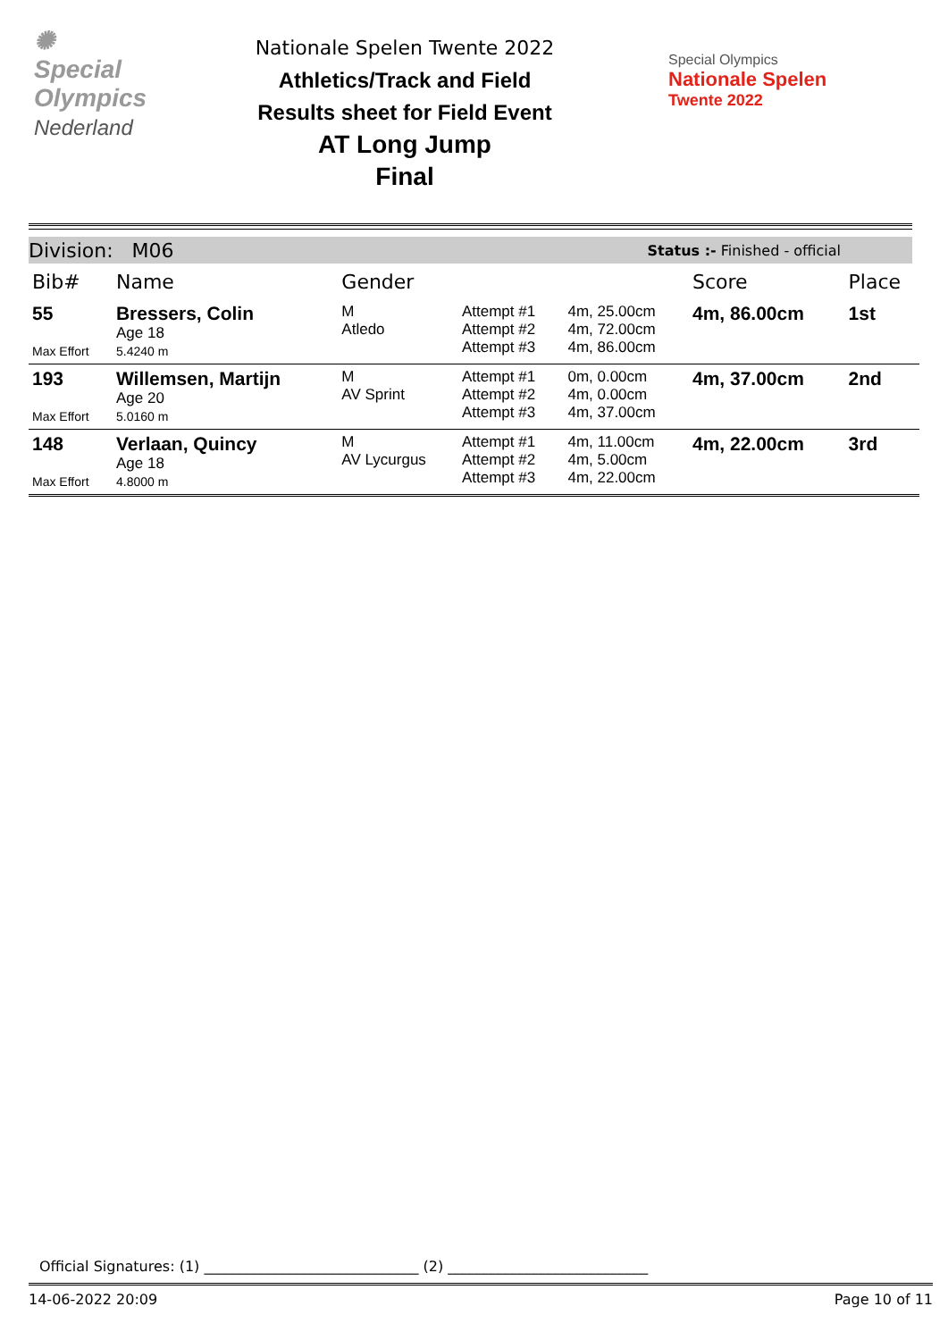✺
Special
Olympics
Nederland
Nationale Spelen Twente 2022
Athletics/Track and Field
Results sheet for Field Event
AT Long Jump
Final
Special Olympics
Nationale Spelen
Twente 2022
Division: M06 Status :- Finished - official
| Bib# | Name | Gender | | | Score | Place |
| --- | --- | --- | --- | --- | --- | --- |
| 55 Max Effort | Bressers, Colin Age 18 5.4240 m | M Atledo | Attempt #1 Attempt #2 Attempt #3 | 4m, 25.00cm 4m, 72.00cm 4m, 86.00cm | 4m, 86.00cm | 1st |
| 193 Max Effort | Willemsen, Martijn Age 20 5.0160 m | M AV Sprint | Attempt #1 Attempt #2 Attempt #3 | 0m, 0.00cm 4m, 0.00cm 4m, 37.00cm | 4m, 37.00cm | 2nd |
| 148 Max Effort | Verlaan, Quincy Age 18 4.8000 m | M AV Lycurgus | Attempt #1 Attempt #2 Attempt #3 | 4m, 11.00cm 4m, 5.00cm 4m, 22.00cm | 4m, 22.00cm | 3rd |
Official Signatures: (1) ______________________________ (2) ____________________________
14-06-2022 20:09 Page 10 of 11